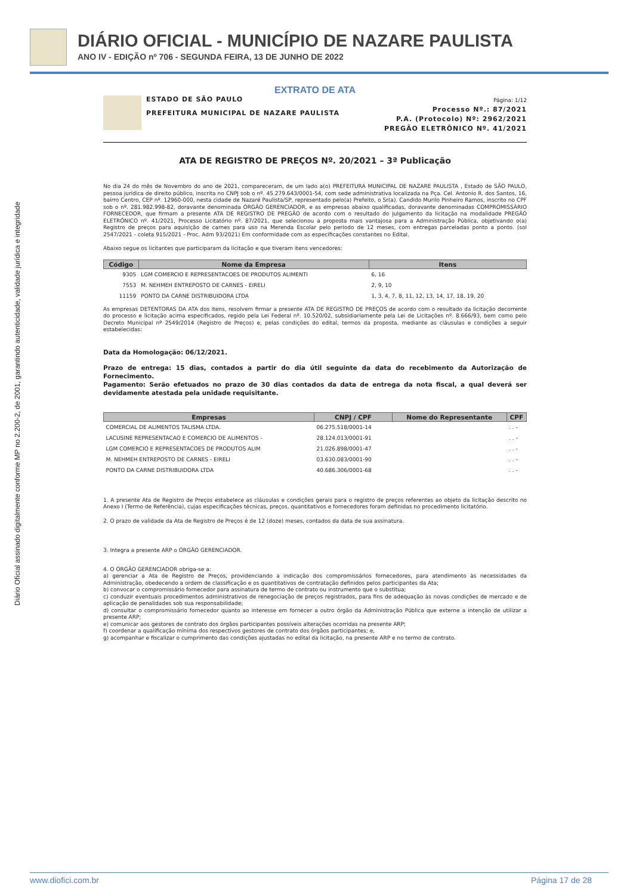DIÁRIO OFICIAL - MUNICÍPIO DE NAZARE PAULISTA
ANO IV - EDIÇÃO nº 706 - SEGUNDA FEIRA, 13 DE JUNHO DE 2022
Diário Oficial assinado digitalmente conforme MP no 2.200-2, de 2001, garantindo autenticidade, validade jurídica e integridade
EXTRATO DE ATA
ESTADO DE SÃO PAULO
PREFEITURA MUNICIPAL DE NAZARE PAULISTA
Página: 1/12
Processo Nº.: 87/2021
P.A. (Protocolo) Nº: 2962/2021
PREGÃO ELETRÔNICO Nº. 41/2021
ATA DE REGISTRO DE PREÇOS Nº. 20/2021 – 3ª Publicação
No dia 24 do mês de Novembro do ano de 2021, compareceram, de um lado a(o) PREFEITURA MUNICIPAL DE NAZARE PAULISTA , Estado de SÃO PAULO, pessoa jurídica de direito público, inscrita no CNPJ sob o nº. 45.279.643/0001-54, com sede administrativa localizada na Pça. Cel. Antonio R. dos Santos, 16, bairro Centro, CEP nº. 12960-000, nesta cidade de Nazaré Paulista/SP, representado pelo(a) Prefeito, o Sr(a). Candido Murilo Pinheiro Ramos, inscrito no CPF sob o nº. 281.982.998-82, doravante denominada ÓRGÃO GERENCIADOR, e as empresas abaixo qualificadas, doravante denominadas COMPROMISSÁRIO FORNECEDOR, que firmam a presente ATA DE REGISTRO DE PREGÃO de acordo com o resultado do julgamento da licitação na modalidade PREGÃO ELETRÔNICO nº. 41/2021, Processo Licitatório nº. 87/2021, que selecionou a proposta mais vantajosa para a Administração Pública, objetivando o(a) Registro de preços para aquisição de carnes para uso na Merenda Escolar pelo periodo de 12 meses, com entregas parceladas ponto a ponto. (sol 2547/2021 - coleta 915/2021 - Proc. Adm 93/2021) Em conformidade com as especificações constantes no Edital.
Abaixo segue os licitantes que participaram da licitação e que tiveram itens vencedores:
| Código | Nome da Empresa | Itens |
| --- | --- | --- |
| 9305 | LGM COMERCIO E REPRESENTACOES DE PRODUTOS ALIMENTI | 6, 16 |
| 7553 | M. NEHMEH ENTREPOSTO DE CARNES - EIRELI | 2, 9, 10 |
| 11159 | PONTO DA CARNE DISTRIBUIDORA LTDA | 1, 3, 4, 7, 8, 11, 12, 13, 14, 17, 18, 19, 20 |
As empresas DETENTORAS DA ATA dos itens, resolvem firmar a presente ATA DE REGISTRO DE PREÇOS de acordo com o resultado da licitação decorrente do processo e licitação acima especificados, regido pela Lei Federal nº. 10.520/02, subsidiariamente pela Lei de Licitações nº. 8.666/93, bem como pelo Decreto Municipal nº 2549/2014 (Registro de Preços) e, pelas condições do edital, termos da proposta, mediante as cláusulas e condições a seguir estabelecidas:
Data da Homologação: 06/12/2021.
Prazo de entrega: 15 dias, contados a partir do dia útil seguinte da data do recebimento da Autorização de Fornecimento.
Pagamento: Serão efetuados no prazo de 30 dias contados da data de entrega da nota fiscal, a qual deverá ser devidamente atestada pela unidade requisitante.
| Empresas | CNPJ / CPF | Nome do Representante | CPF |
| --- | --- | --- | --- |
| COMERCIAL DE ALIMENTOS TALISMA LTDA. | 06.275.518/0001-14 | | . . - |
| LACUSINE REPRESENTACAO E COMERCIO DE ALIMENTOS - | 28.124.013/0001-91 | | . . - |
| LGM COMERCIO E REPRESENTACOES DE PRODUTOS ALIM | 21.026.898/0001-47 | | . . - |
| M. NEHMEH ENTREPOSTO DE CARNES - EIRELI | 03.630.083/0001-90 | | . . - |
| PONTO DA CARNE DISTRIBUIDORA LTDA | 40.686.306/0001-68 | | . . - |
1. A presente Ata de Registro de Preços estabelece as cláusulas e condições gerais para o registro de preços referentes ao objeto da licitação descrito no Anexo I (Termo de Referência), cujas especificações técnicas, preços, quantitativos e fornecedores foram definidas no procedimento licitatório.
2. O prazo de validade da Ata de Registro de Preços é de 12 (doze) meses, contados da data de sua assinatura.
3. Integra a presente ARP o ÓRGÃO GERENCIADOR.
4. O ÓRGÃO GERENCIADOR obriga-se a:
a) gerenciar a Ata de Registro de Preços, providenciando a indicação dos compromissários fornecedores, para atendimento às necessidades da Administração, obedecendo a ordem de classificação e os quantitativos de contratação definidos pelos participantes da Ata;
b) convocar o compromissário fornecedor para assinatura de termo de contrato ou instrumento que o substitua;
c) conduzir eventuais procedimentos administrativos de renegociação de preços registrados, para fins de adequação às novas condições de mercado e de aplicação de penalidades sob sua responsabilidade;
d) consultar o compromissário fornecedor quanto ao interesse em fornecer a outro órgão da Administração Pública que externe a intenção de utilizar a presente ARP;
e) comunicar aos gestores de contrato dos órgãos participantes possíveis alterações ocorridas na presente ARP;
f) coordenar a qualificação mínima dos respectivos gestores de contrato dos órgãos participantes; e,
g) acompanhar e fiscalizar o cumprimento das condições ajustadas no edital da licitação, na presente ARP e no termo de contrato.
www.diofici.com.br Página 17 de 28